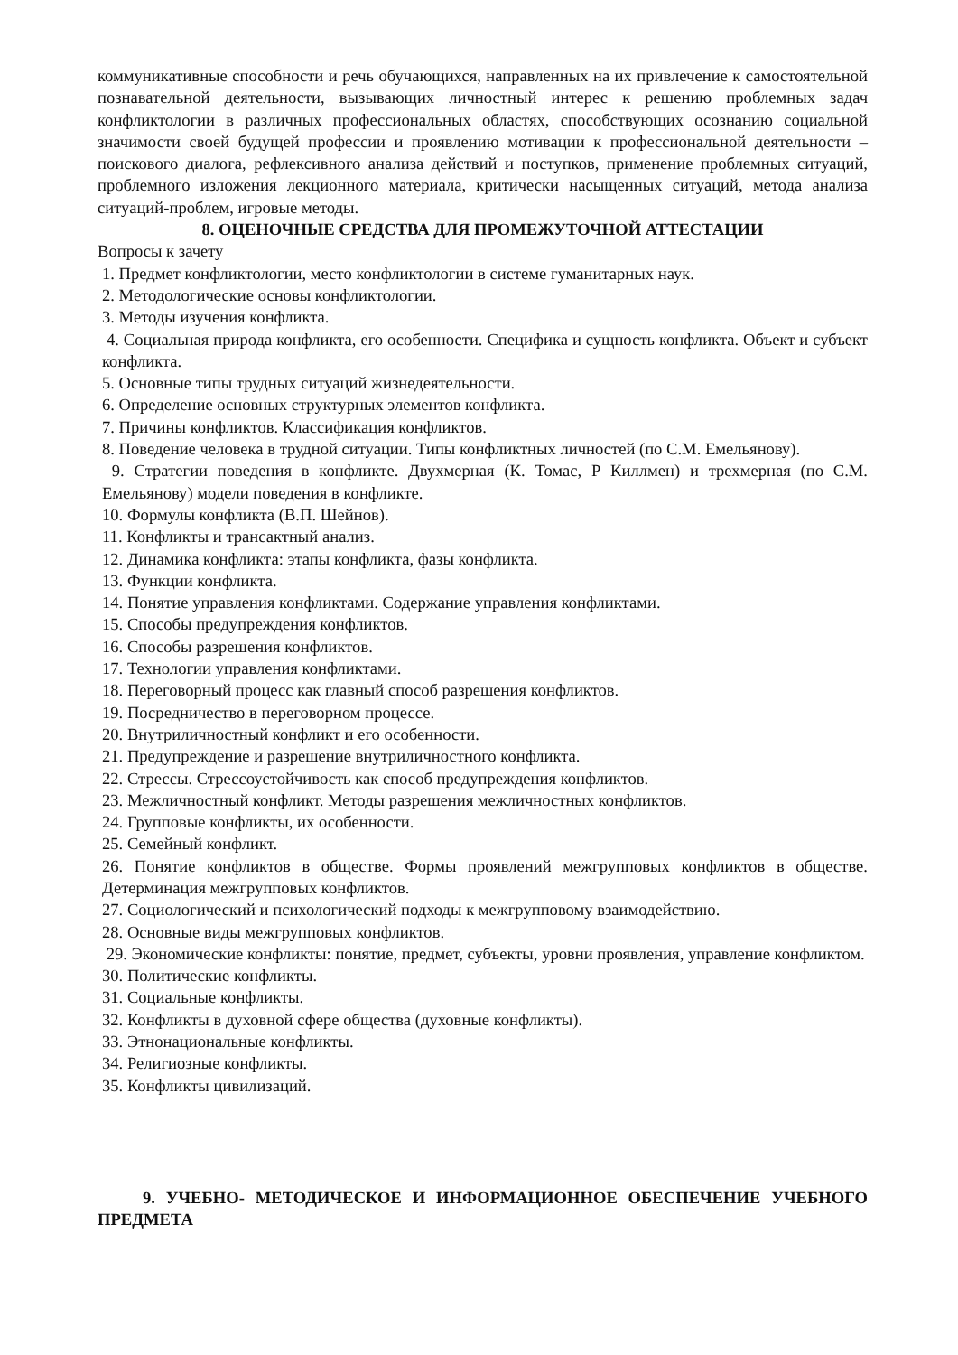коммуникативные способности и речь обучающихся, направленных на их привлечение к самостоятельной познавательной деятельности, вызывающих личностный интерес к решению проблемных задач конфликтологии в различных профессиональных областях, способствующих осознанию социальной значимости своей будущей профессии и проявлению мотивации к профессиональной деятельности – поискового диалога, рефлексивного анализа действий и поступков, применение проблемных ситуаций, проблемного изложения лекционного материала, критически насыщенных ситуаций, метода анализа ситуаций-проблем, игровые методы.
8. ОЦЕНОЧНЫЕ СРЕДСТВА ДЛЯ ПРОМЕЖУТОЧНОЙ АТТЕСТАЦИИ
Вопросы к зачету
1. Предмет конфликтологии, место конфликтологии в системе гуманитарных наук.
2. Методологические основы конфликтологии.
3. Методы изучения конфликта.
4. Социальная природа конфликта, его особенности. Специфика и сущность конфликта. Объект и субъект конфликта.
5. Основные типы трудных ситуаций жизнедеятельности.
6. Определение основных структурных элементов конфликта.
7. Причины конфликтов. Классификация конфликтов.
8. Поведение человека в трудной ситуации. Типы конфликтных личностей (по С.М. Емельянову).
9. Стратегии поведения в конфликте. Двухмерная (К. Томас, Р Киллмен) и трехмерная (по С.М. Емельянову) модели поведения в конфликте.
10. Формулы конфликта (В.П. Шейнов).
11. Конфликты и трансактный анализ.
12. Динамика конфликта: этапы конфликта, фазы конфликта.
13. Функции конфликта.
14. Понятие управления конфликтами. Содержание управления конфликтами.
15. Способы предупреждения конфликтов.
16. Способы разрешения конфликтов.
17. Технологии управления конфликтами.
18. Переговорный процесс как главный способ разрешения конфликтов.
19. Посредничество в переговорном процессе.
20. Внутриличностный конфликт и его особенности.
21. Предупреждение и разрешение внутриличностного конфликта.
22. Стрессы. Стрессоустойчивость как способ предупреждения конфликтов.
23. Межличностный конфликт. Методы разрешения межличностных конфликтов.
24. Групповые конфликты, их особенности.
25. Семейный конфликт.
26. Понятие конфликтов в обществе. Формы проявлений межгрупповых конфликтов в обществе. Детерминация межгрупповых конфликтов.
27. Социологический и психологический подходы к межгрупповому взаимодействию.
28. Основные виды межгрупповых конфликтов.
29. Экономические конфликты: понятие, предмет, субъекты, уровни проявления, управление конфликтом.
30. Политические конфликты.
31. Социальные конфликты.
32. Конфликты в духовной сфере общества (духовные конфликты).
33. Этнонациональные конфликты.
34. Религиозные конфликты.
35. Конфликты цивилизаций.
9. УЧЕБНО- МЕТОДИЧЕСКОЕ И ИНФОРМАЦИОННОЕ ОБЕСПЕЧЕНИЕ УЧЕБНОГО ПРЕДМЕТА